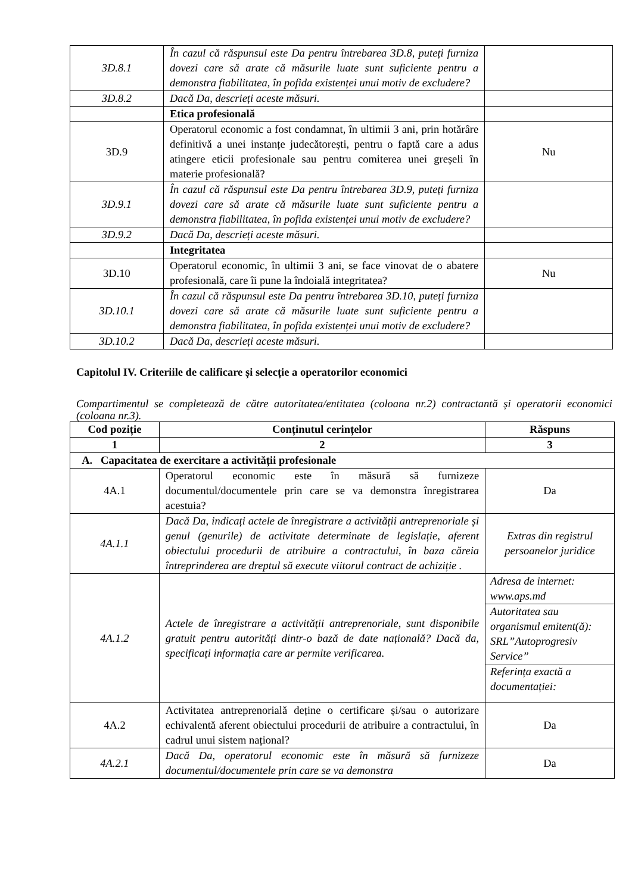| 3D.8.1 | În cazul că răspunsul este Da pentru întrebarea 3D.8, puteți furniza dovezi care să arate că măsurile luate sunt suficiente pentru a demonstra fiabilitatea, în pofida existenței unui motiv de excludere? | |
| 3D.8.2 | Dacă Da, descrieți aceste măsuri. | |
| | Etica profesională | |
| 3D.9 | Operatorul economic a fost condamnat, în ultimii 3 ani, prin hotărâre definitivă a unei instanțe judecătorești, pentru o faptă care a adus atingere eticii profesionale sau pentru comiterea unei greșeli în materie profesională? | Nu |
| 3D.9.1 | În cazul că răspunsul este Da pentru întrebarea 3D.9, puteți furniza dovezi care să arate că măsurile luate sunt suficiente pentru a demonstra fiabilitatea, în pofida existenței unui motiv de excludere? | |
| 3D.9.2 | Dacă Da, descrieți aceste măsuri. | |
| | Integritatea | |
| 3D.10 | Operatorul economic, în ultimii 3 ani, se face vinovat de o abatere profesională, care îi pune la îndoială integritatea? | Nu |
| 3D.10.1 | În cazul că răspunsul este Da pentru întrebarea 3D.10, puteți furniza dovezi care să arate că măsurile luate sunt suficiente pentru a demonstra fiabilitatea, în pofida existenței unui motiv de excludere? | |
| 3D.10.2 | Dacă Da, descrieți aceste măsuri. | |
Capitolul IV. Criteriile de calificare și selecție a operatorilor economici
Compartimentul se completează de către autoritatea/entitatea (coloana nr.2) contractantă și operatorii economici (coloana nr.3).
| Cod poziție | Conținutul cerințelor | Răspuns |
| --- | --- | --- |
| 1 | 2 | 3 |
| A. Capacitatea de exercitare a activității profesionale | | |
| 4A.1 | Operatorul economic este în măsură să furnizeze documentul/documentele prin care se va demonstra înregistrarea acestuia? | Da |
| 4A.1.1 | Dacă Da, indicați actele de înregistrare a activității antreprenoriale și genul (genurile) de activitate determinate de legislație, aferent obiectului procedurii de atribuire a contractului, în baza căreia întreprinderea are dreptul să execute viitorul contract de achiziție . | Extras din registrul persoanelor juridice |
| 4A.1.2 | Actele de înregistrare a activității antreprenoriale, sunt disponibile gratuit pentru autorități dintr-o bază de date națională? Dacă da, specificați informația care ar permite verificarea. | Adresa de internet: www.aps.md Autoritatea sau organismul emitent(ă): SRL”Autoprogresiv Service” Referința exactă a documentației: |
| 4A.2 | Activitatea antreprenorială deține o certificare și/sau o autorizare echivalentă aferent obiectului procedurii de atribuire a contractului, în cadrul unui sistem național? | Da |
| 4A.2.1 | Dacă Da, operatorul economic este în măsură să furnizeze documentul/documentele prin care se va demonstra | Da |